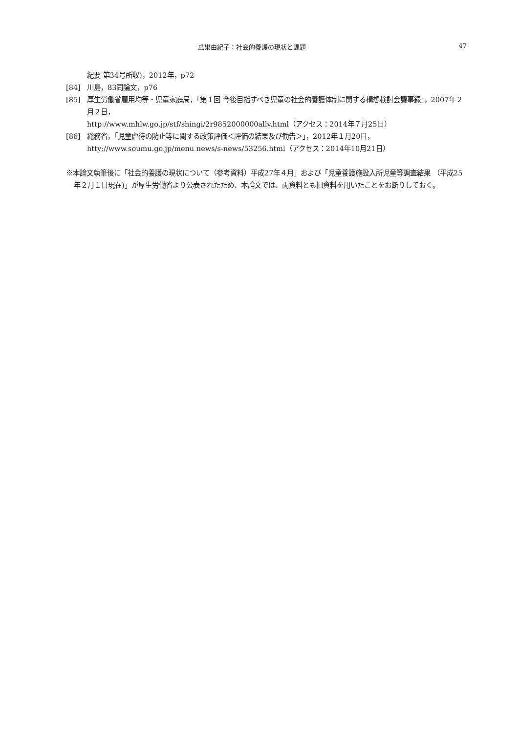瓜巣由紀子：社会的養護の現状と課題 47
紀要 第34号所収)，2012年，p72
[84] 川島，83同論文，p76
[85] 厚生労働省雇用均等・児童家庭局，「第１回 今後目指すべき児童の社会的養護体制に関する構想検討会議事録」，2007年２月２日，
http://www.mhlw.go.jp/stf/shingi/2r9852000000allv.html（アクセス：2014年７月25日）
[86] 総務省，「児童虐待の防止等に関する政策評価＜評価の結果及び勧告＞」，2012年１月20日，
htty://www.soumu.go.jp/menu news/s-news/53256.html（アクセス：2014年10月21日）
※本論文執筆後に「社会的養護の現状について（参考資料）平成27年４月」および「児童養護施設入所児童等調査結果 （平成25年２月１日現在)」が厚生労働省より公表されたため、本論文では、両資料とも旧資料を用いたことをお断りしておく。